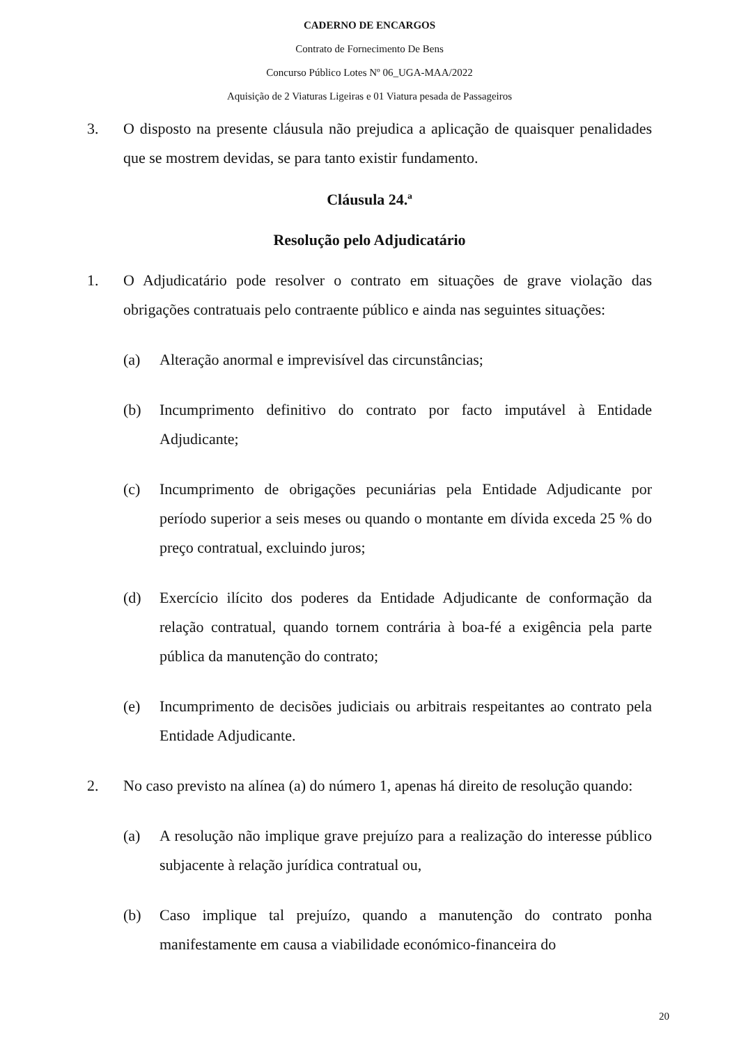CADERNO DE ENCARGOS
Contrato de Fornecimento De Bens
Concurso Público Lotes Nº 06_UGA-MAA/2022
Aquisição de 2 Viaturas Ligeiras e 01 Viatura pesada de Passageiros
3. O disposto na presente cláusula não prejudica a aplicação de quaisquer penalidades que se mostrem devidas, se para tanto existir fundamento.
Cláusula 24.ª
Resolução pelo Adjudicatário
1. O Adjudicatário pode resolver o contrato em situações de grave violação das obrigações contratuais pelo contraente público e ainda nas seguintes situações:
(a) Alteração anormal e imprevisível das circunstâncias;
(b) Incumprimento definitivo do contrato por facto imputável à Entidade Adjudicante;
(c) Incumprimento de obrigações pecuniárias pela Entidade Adjudicante por período superior a seis meses ou quando o montante em dívida exceda 25 % do preço contratual, excluindo juros;
(d) Exercício ilícito dos poderes da Entidade Adjudicante de conformação da relação contratual, quando tornem contrária à boa-fé a exigência pela parte pública da manutenção do contrato;
(e) Incumprimento de decisões judiciais ou arbitrais respeitantes ao contrato pela Entidade Adjudicante.
2. No caso previsto na alínea (a) do número 1, apenas há direito de resolução quando:
(a) A resolução não implique grave prejuízo para a realização do interesse público subjacente à relação jurídica contratual ou,
(b) Caso implique tal prejuízo, quando a manutenção do contrato ponha manifestamente em causa a viabilidade económico-financeira do
20